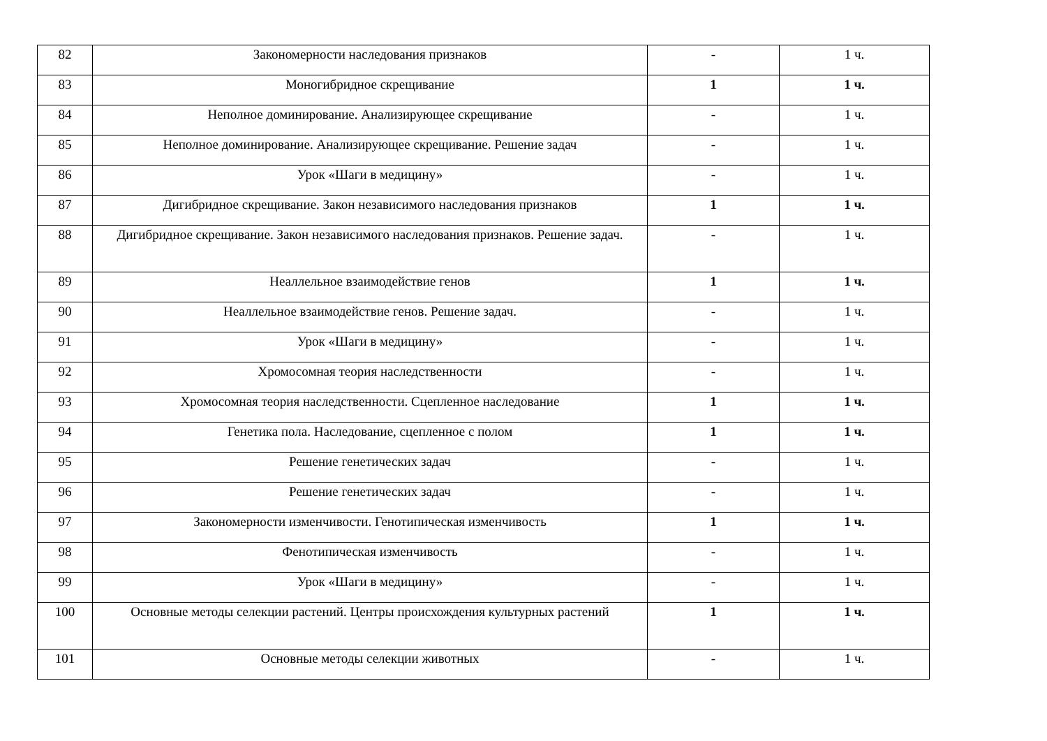| 82 | Закономерности наследования признаков | - | 1 ч. |
| 83 | Моногибридное скрещивание | 1 | 1 ч. |
| 84 | Неполное доминирование. Анализирующее скрещивание | - | 1 ч. |
| 85 | Неполное доминирование. Анализирующее скрещивание. Решение задач | - | 1 ч. |
| 86 | Урок «Шаги в медицину» | - | 1 ч. |
| 87 | Дигибридное скрещивание. Закон независимого наследования признаков | 1 | 1 ч. |
| 88 | Дигибридное скрещивание. Закон независимого наследования признаков. Решение задач. | - | 1 ч. |
| 89 | Неаллельное взаимодействие генов | 1 | 1 ч. |
| 90 | Неаллельное взаимодействие генов. Решение задач. | - | 1 ч. |
| 91 | Урок «Шаги в медицину» | - | 1 ч. |
| 92 | Хромосомная теория наследственности | - | 1 ч. |
| 93 | Хромосомная теория наследственности. Сцепленное наследование | 1 | 1 ч. |
| 94 | Генетика пола. Наследование, сцепленное с полом | 1 | 1 ч. |
| 95 | Решение генетических задач | - | 1 ч. |
| 96 | Решение генетических задач | - | 1 ч. |
| 97 | Закономерности изменчивости. Генотипическая изменчивость | 1 | 1 ч. |
| 98 | Фенотипическая изменчивость | - | 1 ч. |
| 99 | Урок «Шаги в медицину» | - | 1 ч. |
| 100 | Основные методы селекции растений. Центры происхождения культурных растений | 1 | 1 ч. |
| 101 | Основные методы селекции животных | - | 1 ч. |